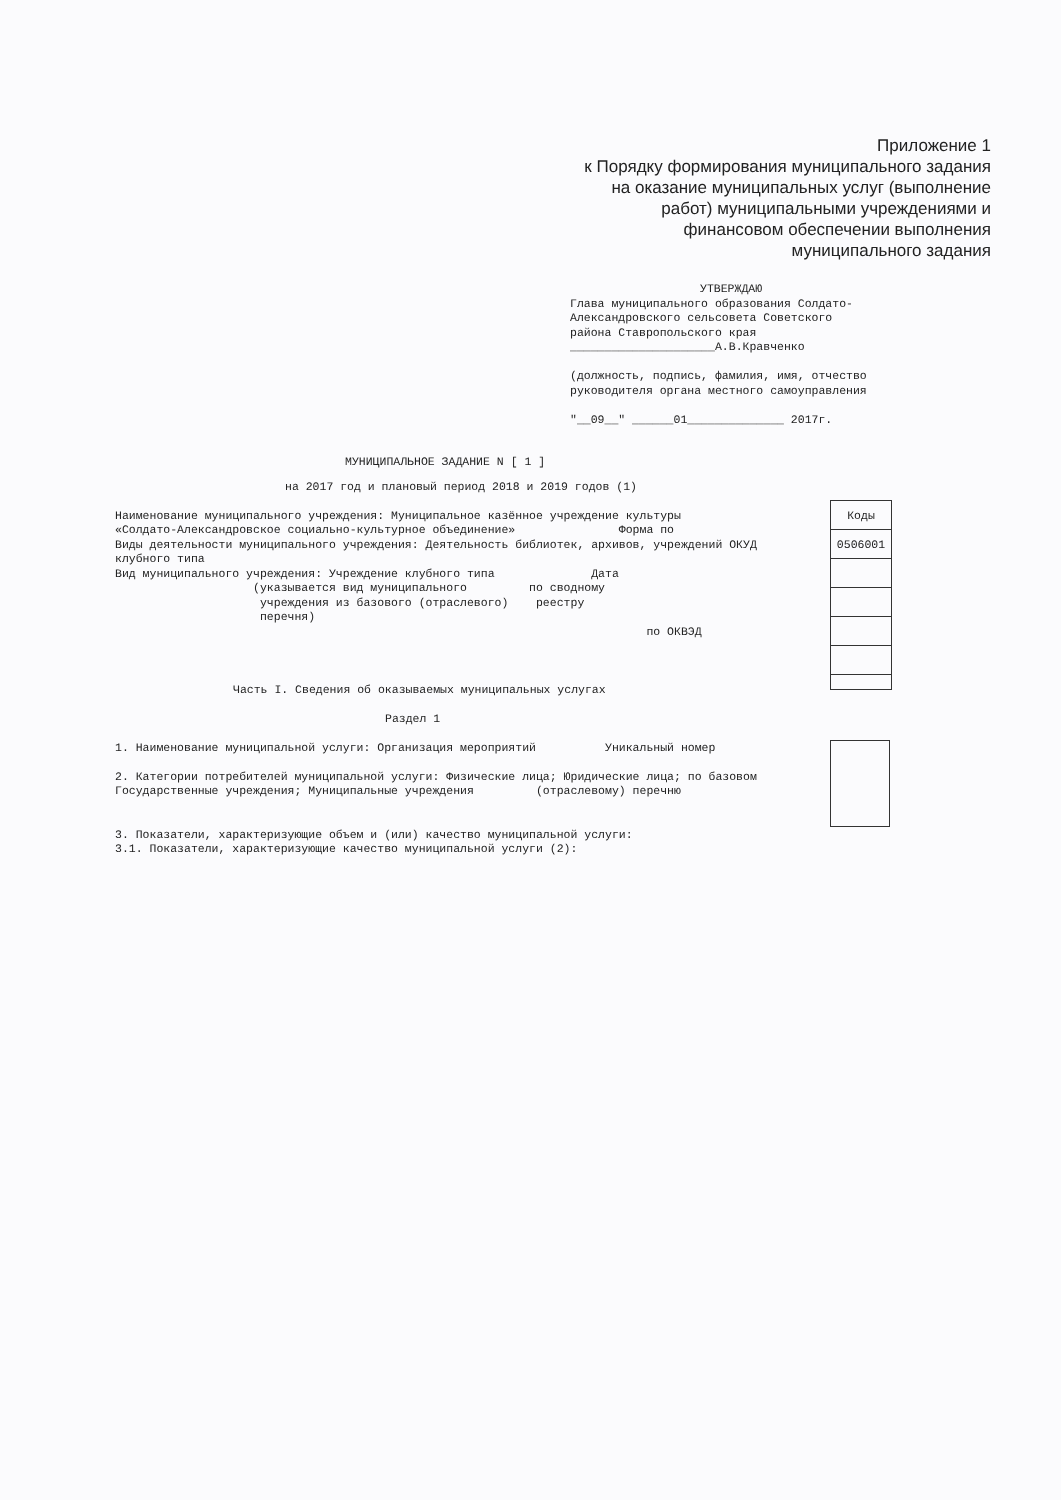Приложение 1
к Порядку формирования муниципального задания
на оказание муниципальных услуг (выполнение
работ) муниципальными учреждениями и
финансовом обеспечении выполнения
муниципального задания
УТВЕРЖДАЮ
Глава муниципального образования Солдато-
Александровского сельсовета Советского
района Ставропольского края
_____________________А.В.Кравченко
(должность, подпись, фамилия, имя, отчество
руководителя органа местного самоуправления
"__09__" ______01______________ 2017г.
МУНИЦИПАЛЬНОЕ ЗАДАНИЕ N [ 1 ]
на 2017 год и плановый период 2018 и 2019 годов (1)
Наименование муниципального учреждения: Муниципальное казённое учреждение культуры
«Солдато-Александровское социально-культурное объединение» Форма по
Виды деятельности муниципального учреждения: Деятельность библиотек, архивов, учреждений ОКУД
клубного типа
Вид муниципального учреждения: Учреждение клубного типа Дата
(указывается вид муниципального по сводному
учреждения из базового (отраслевого) реестру
перечня)
по ОКВЭД
Часть I. Сведения об оказываемых муниципальных услугах
Раздел 1
1. Наименование муниципальной услуги: Организация мероприятий Уникальный номер
2. Категории потребителей муниципальной услуги: Физические лица; Юридические лица; по базовом
Государственные учреждения; Муниципальные учреждения (отраслевому) перечню
3. Показатели, характеризующие объем и (или) качество муниципальной услуги:
3.1. Показатели, характеризующие качество муниципальной услуги (2):
| Коды |
| 0506001 |